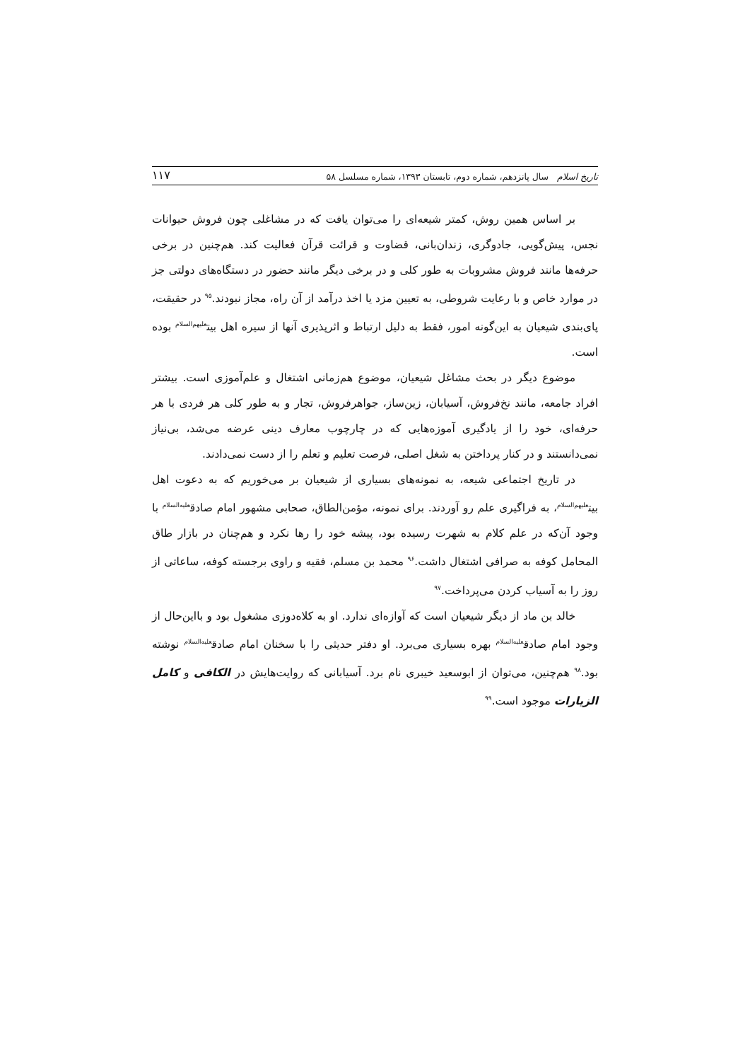تاریخ اسلام سال پانزدهم، شماره دوم، تابستان ۱۳۹۳، شماره مسلسل ۵۸ ۱۱۷
بر اساس همین روش، کمتر شیعه‌ای را می‌توان یافت که در مشاغلی چون فروش حیوانات نجس، پیش‌گویی، جادوگری، زندان‌بانی، قضاوت و قرائت قرآن فعالیت کند. هم‌چنین در برخی حرفه‌ها مانند فروش مشروبات به طور کلی و در برخی دیگر مانند حضور در دستگاه‌های دولتی جز در موارد خاص و با رعایت شروطی، به تعیین مزد یا اخذ درآمد از آن راه، مجاز نبودند.<sup>۹۵</sup> در حقیقت، پای‌بندی شیعیان به این‌گونه امور، فقط به دلیل ارتباط و اثرپذیری آنها از سیره اهل بیت<sup>علیهم‌السلام</sup> بوده است.
موضوع دیگر در بحث مشاغل شیعیان، موضوع هم‌زمانی اشتغال و علم‌آموزی است. بیشتر افراد جامعه، مانند نخ‌فروش، آسیابان، زین‌ساز، جواهرفروش، تجار و به طور کلی هر فردی با هر حرفه‌ای، خود را از یادگیری آموزه‌هایی که در چارچوب معارف دینی عرضه می‌شد، بی‌نیاز نمی‌دانستند و در کنار پرداختن به شغل اصلی، فرصت تعلیم و تعلم را از دست نمی‌دادند.
در تاریخ اجتماعی شیعه، به نمونه‌های بسیاری از شیعیان بر می‌خوریم که به دعوت اهل بیت<sup>علیهم‌السلام</sup>، به فراگیری علم رو آوردند. برای نمونه، مؤمن‌الطاق، صحابی مشهور امام صادق<sup>علیه‌السلام</sup> با وجود آن‌که در علم کلام به شهرت رسیده بود، پیشه خود را رها نکرد و هم‌چنان در بازار طاق المحامل کوفه به صرافی اشتغال داشت.<sup>۹۶</sup> محمد بن مسلم، فقیه و راوی برجسته کوفه، ساعاتی از روز را به آسیاب کردن می‌پرداخت.<sup>۹۷</sup>
خالد بن ماد از دیگر شیعیان است که آوازه‌ای ندارد. او به کلاه‌دوزی مشغول بود و بااین‌حال از وجود امام صادق<sup>علیه‌السلام</sup> بهره بسیاری می‌برد. او دفتر حدیثی را با سخنان امام صادق<sup>علیه‌السلام</sup> نوشته بود.<sup>۹۸</sup> هم‌چنین، می‌توان از ابوسعید خیبری نام برد. آسیابانی که روایت‌هایش در الکافی و کامل الزیارات موجود است.<sup>۹۹</sup>